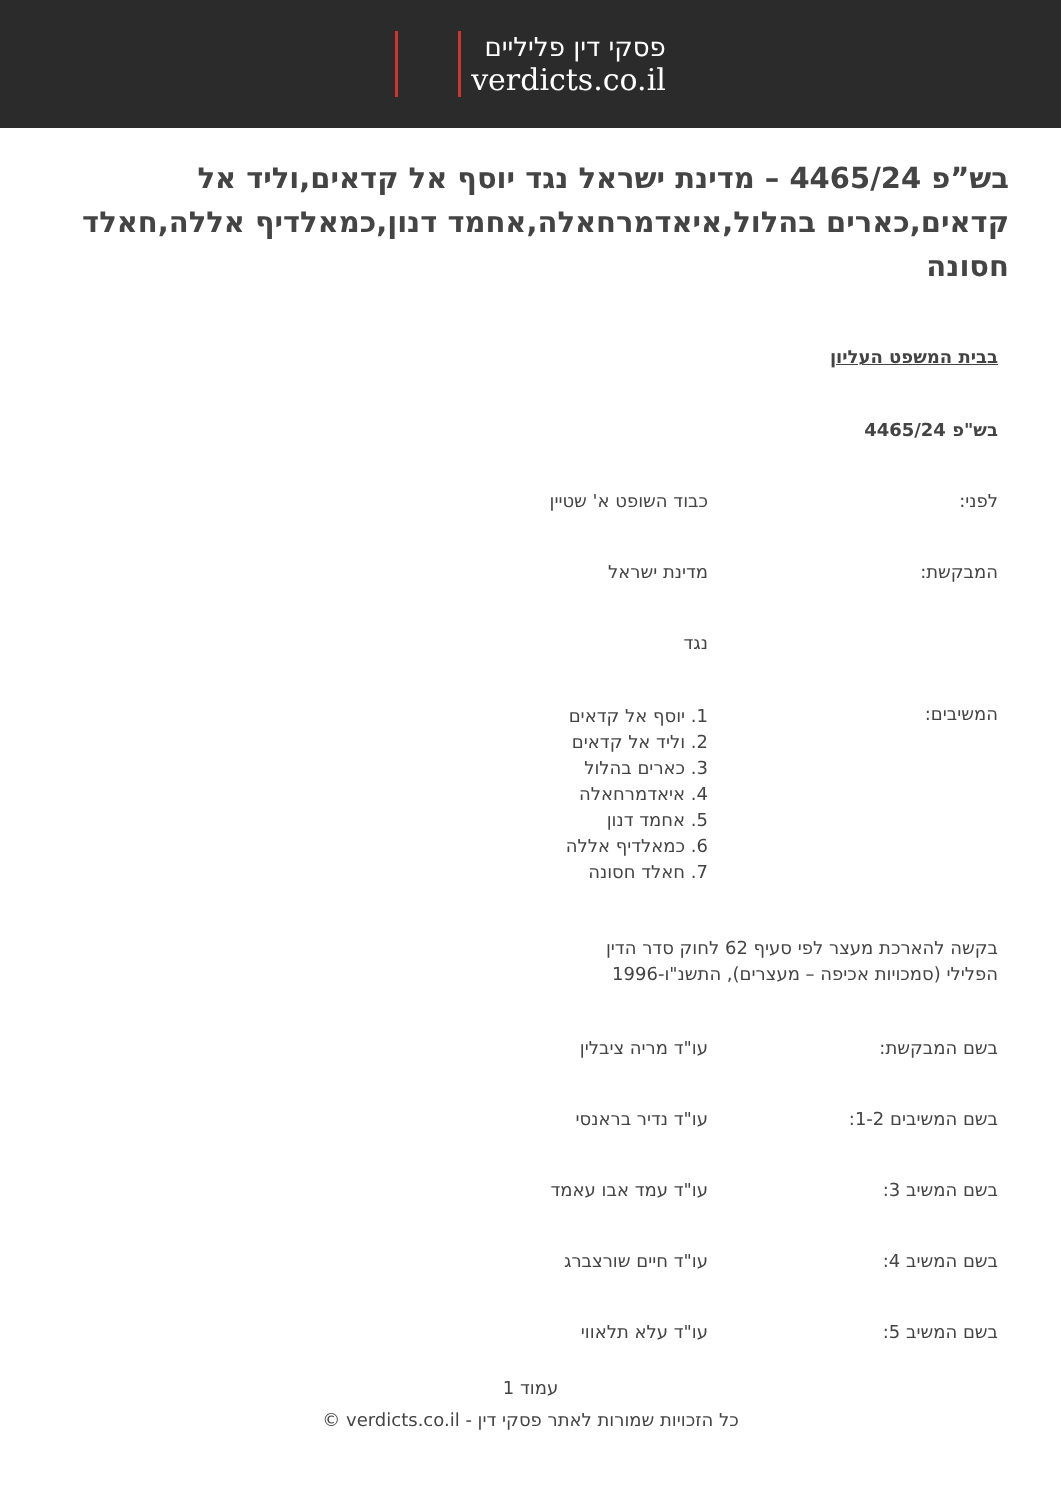פסקי דין פליליים
verdicts.co.il
בש”פ 4465/24 – מדינת ישראל נגד יוסף אל קדאים,וליד אל קדאים,כארים בהלול,איאדמרחאלה,אחמד דנון,כמאלדיף אללה,חאלד חסונה
בבית המשפט העליון
בש"פ 4465/24
לפני: כבוד השופט א' שטיין
המבקשת: מדינת ישראל
נגד
המשיבים:
1. יוסף אל קדאים
2. וליד אל קדאים
3. כארים בהלול
4. איאדמרחאלה
5. אחמד דנון
6. כמאלדיף אללה
7. חאלד חסונה
בקשה להארכת מעצר לפי סעיף 62 לחוק סדר הדין הפלילי (סמכויות אכיפה – מעצרים), התשנ"ו-1996
בשם המבקשת: עו"ד מריה ציבלין
בשם המשיבים 1-2: עו"ד נדיר בראנסי
בשם המשיב 3: עו"ד עמד אבו עאמד
בשם המשיב 4: עו"ד חיים שורצברג
בשם המשיב 5: עו"ד עלא תלאווי
עמוד 1
כל הזכויות שמורות לאתר פסקי דין - verdicts.co.il ©